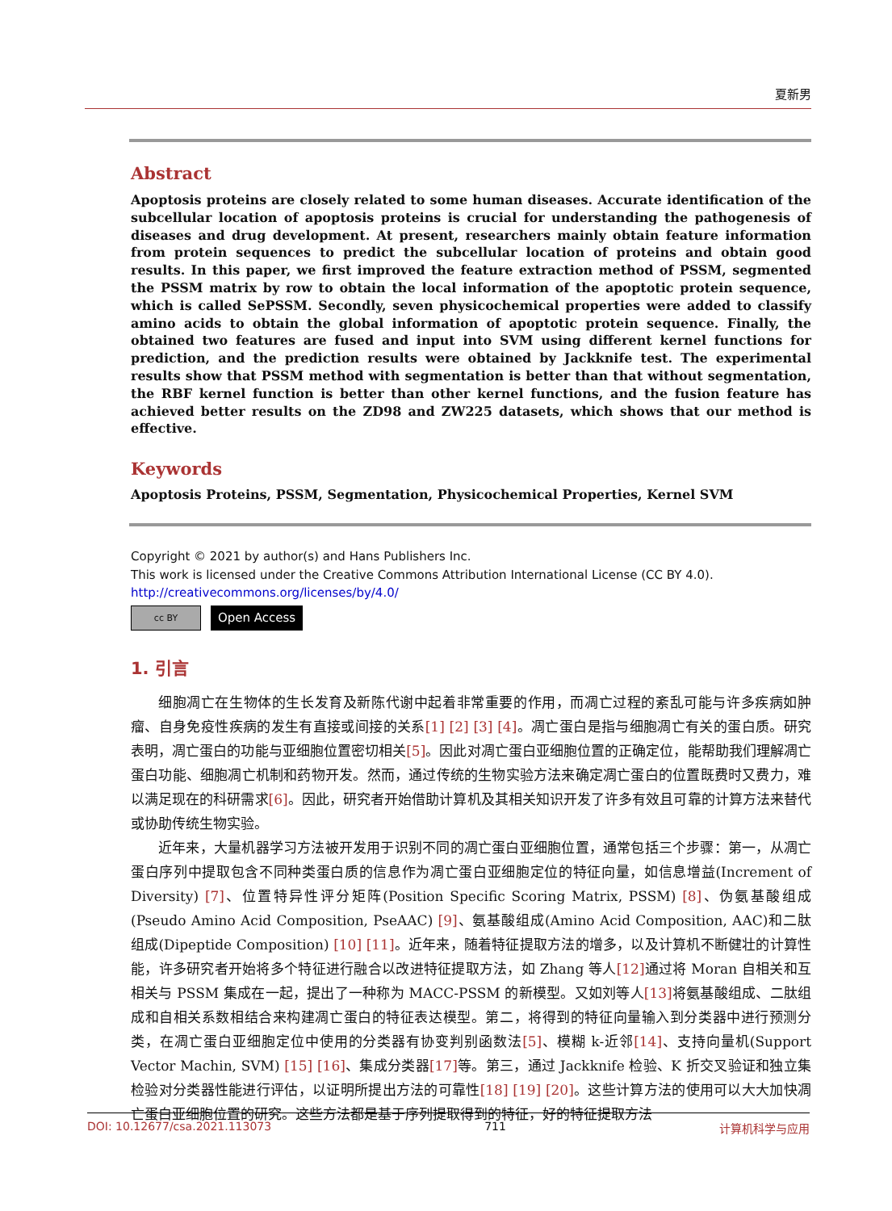夏新男
Abstract
Apoptosis proteins are closely related to some human diseases. Accurate identification of the subcellular location of apoptosis proteins is crucial for understanding the pathogenesis of diseases and drug development. At present, researchers mainly obtain feature information from protein sequences to predict the subcellular location of proteins and obtain good results. In this paper, we first improved the feature extraction method of PSSM, segmented the PSSM matrix by row to obtain the local information of the apoptotic protein sequence, which is called SePSSM. Secondly, seven physicochemical properties were added to classify amino acids to obtain the global information of apoptotic protein sequence. Finally, the obtained two features are fused and input into SVM using different kernel functions for prediction, and the prediction results were obtained by Jackknife test. The experimental results show that PSSM method with segmentation is better than that without segmentation, the RBF kernel function is better than other kernel functions, and the fusion feature has achieved better results on the ZD98 and ZW225 datasets, which shows that our method is effective.
Keywords
Apoptosis Proteins, PSSM, Segmentation, Physicochemical Properties, Kernel SVM
Copyright © 2021 by author(s) and Hans Publishers Inc.
This work is licensed under the Creative Commons Attribution International License (CC BY 4.0).
http://creativecommons.org/licenses/by/4.0/
cc BY
Open Access
1. 引言
细胞凋亡在生物体的生长发育及新陈代谢中起着非常重要的作用，而凋亡过程的紊乱可能与许多疾病如肿瘤、自身免疫性疾病的发生有直接或间接的关系[1] [2] [3] [4]。凋亡蛋白是指与细胞凋亡有关的蛋白质。研究表明，凋亡蛋白的功能与亚细胞位置密切相关[5]。因此对凋亡蛋白亚细胞位置的正确定位，能帮助我们理解凋亡蛋白功能、细胞凋亡机制和药物开发。然而，通过传统的生物实验方法来确定凋亡蛋白的位置既费时又费力，难以满足现在的科研需求[6]。因此，研究者开始借助计算机及其相关知识开发了许多有效且可靠的计算方法来替代或协助传统生物实验。
近年来，大量机器学习方法被开发用于识别不同的凋亡蛋白亚细胞位置，通常包括三个步骤：第一，从凋亡蛋白序列中提取包含不同种类蛋白质的信息作为凋亡蛋白亚细胞定位的特征向量，如信息增益(Increment of Diversity) [7]、位置特异性评分矩阵(Position Specific Scoring Matrix, PSSM) [8]、伪氨基酸组成(Pseudo Amino Acid Composition, PseAAC) [9]、氨基酸组成(Amino Acid Composition, AAC)和二肽组成(Dipeptide Composition) [10] [11]。近年来，随着特征提取方法的增多，以及计算机不断健壮的计算性能，许多研究者开始将多个特征进行融合以改进特征提取方法，如 Zhang 等人[12] 通过将 Moran 自相关和互相关与 PSSM 集成在一起，提出了一种称为 MACC-PSSM 的新模型。又如刘等人[13] 将氨基酸组成、二肽组成和自相关系数相结合来构建凋亡蛋白的特征表达模型。第二，将得到的特征向量输入到分类器中进行预测分类，在凋亡蛋白亚细胞定位中使用的分类器有协变判别函数法[5]、模糊 k-近邻[14]、支持向量机(Support Vector Machin, SVM) [15] [16]、集成分类器[17] 等。第三，通过 Jackknife 检验、K 折交叉验证和独立集检验对分类器性能进行评估，以证明所提出方法的可靠性[18] [19] [20]。这些计算方法的使用可以大大加快凋亡蛋白亚细胞位置的研究。这些方法都是基于序列提取得到的特征，好的特征提取方法
DOI: 10.12677/csa.2021.113073 711 计算机科学与应用